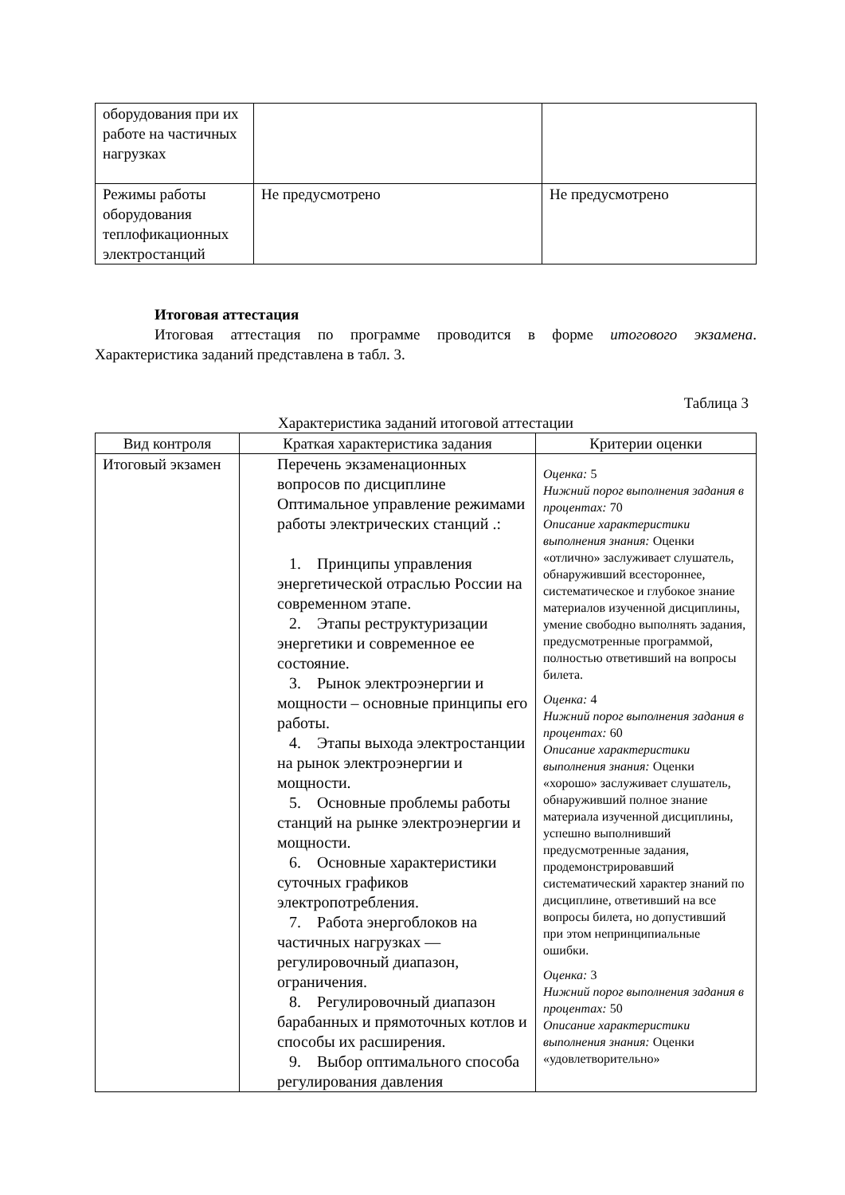| оборудования при их работе на частичных нагрузках | | |
| Режимы работы оборудования теплофикационных электростанций | Не предусмотрено | Не предусмотрено |
Итоговая аттестация
Итоговая аттестация по программе проводится в форме итогового экзамена. Характеристика заданий представлена в табл. 3.
Таблица 3
Характеристика заданий итоговой аттестации
| Вид контроля | Краткая характеристика задания | Критерии оценки |
| --- | --- | --- |
| Итоговый экзамен | Перечень экзаменационных вопросов по дисциплине Оптимальное управление режимами работы электрических станций .: 1. Принципы управления энергетической отраслью России на современном этапе. 2. Этапы реструктуризации энергетики и современное ее состояние. 3. Рынок электроэнергии и мощности – основные принципы его работы. 4. Этапы выхода электростанции на рынок электроэнергии и мощности. 5. Основные проблемы работы станций на рынке электроэнергии и мощности. 6. Основные характеристики суточных графиков электропотребления. 7. Работа энергоблоков на частичных нагрузках — регулировочный диапазон, ограничения. 8. Регулировочный диапазон барабанных и прямоточных котлов и способы их расширения. 9. Выбор оптимального способа регулирования давления | Оценка: 5 Нижний порог выполнения задания в процентах: 70 Описание характеристики выполнения знания: Оценки «отлично» заслуживает слушатель, обнаруживший всестороннее, систематическое и глубокое знание материалов изученной дисциплины, умение свободно выполнять задания, предусмотренные программой, полностью ответивший на вопросы билета. Оценка: 4 Нижний порог выполнения задания в процентах: 60 Описание характеристики выполнения знания: Оценки «хорошо» заслуживает слушатель, обнаруживший полное знание материала изученной дисциплины, успешно выполнивший предусмотренные задания, продемонстрировавший систематический характер знаний по дисциплине, ответивший на все вопросы билета, но допустивший при этом непринципиальные ошибки. Оценка: 3 Нижний порог выполнения задания в процентах: 50 Описание характеристики выполнения знания: Оценки «удовлетворительно» |